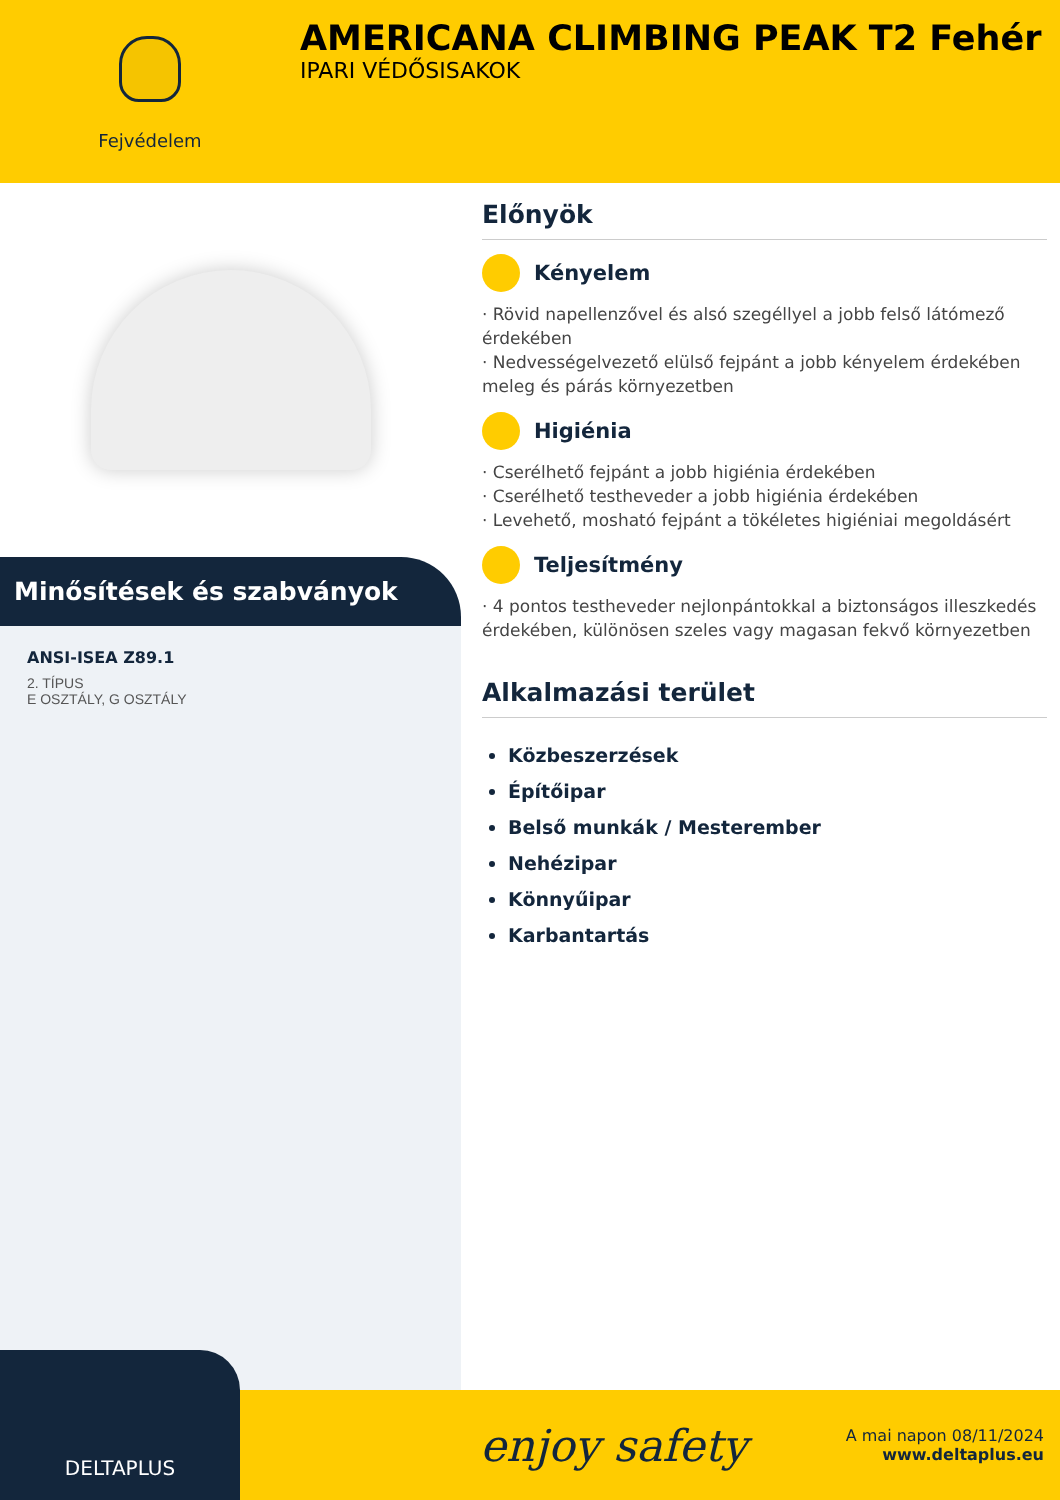Fejvédelem
AMERICANA CLIMBING PEAK T2 Fehér
IPARI VÉDŐSISAKOK
Minősítések és szabványok
ANSI-ISEA Z89.1
2. TÍPUS
E OSZTÁLY, G OSZTÁLY
Előnyök
Kényelem
· Rövid napellenzővel és alsó szegéllyel a jobb felső látómező érdekében
· Nedvességelvezető elülső fejpánt a jobb kényelem érdekében meleg és párás környezetben
Higiénia
· Cserélhető fejpánt a jobb higiénia érdekében
· Cserélhető testheveder a jobb higiénia érdekében
· Levehető, mosható fejpánt a tökéletes higiéniai megoldásért
Teljesítmény
· 4 pontos testheveder nejlonpántokkal a biztonságos illeszkedés érdekében, különösen szeles vagy magasan fekvő környezetben
Alkalmazási terület
Közbeszerzések
Építőipar
Belső munkák / Mesterember
Nehézipar
Könnyűipar
Karbantartás
DELTAPLUS
enjoy safety
A mai napon 08/11/2024
www.deltaplus.eu